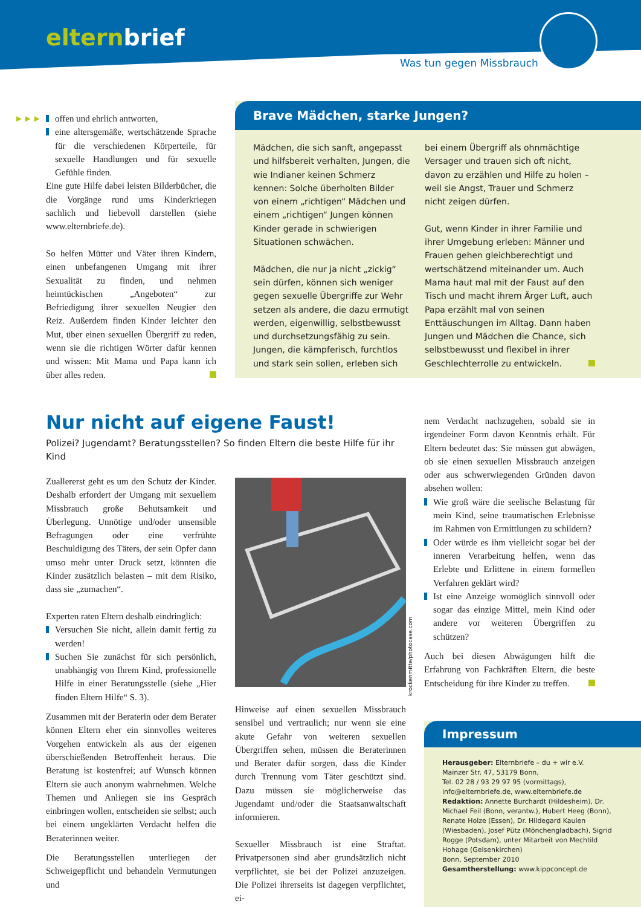elternbrief
Was tun gegen Missbrauch
►►►
offen und ehrlich antworten,
eine altersgemäße, wertschätzende Sprache für die verschiedenen Körperteile, für sexuelle Handlungen und für sexuelle Gefühle finden.
Eine gute Hilfe dabei leisten Bilderbücher, die die Vorgänge rund ums Kinderkriegen sachlich und liebevoll darstellen (siehe www.elternbriefe.de).
So helfen Mütter und Väter ihren Kindern, einen unbefangenen Umgang mit ihrer Sexualität zu finden, und nehmen heimtückischen „Angeboten“ zur Befriedigung ihrer sexuellen Neugier den Reiz. Außerdem finden Kinder leichter den Mut, über einen sexuellen Übergriff zu reden, wenn sie die richtigen Wörter dafür kennen und wissen: Mit Mama und Papa kann ich über alles reden.
Brave Mädchen, starke Jungen?
Mädchen, die sich sanft, angepasst und hilfsbereit verhalten, Jungen, die wie Indianer keinen Schmerz kennen: Solche überholten Bilder von einem „richtigen“ Mädchen und einem „richtigen“ Jungen können Kinder gerade in schwierigen Situationen schwächen.
Mädchen, die nur ja nicht „zickig“ sein dürfen, können sich weniger gegen sexuelle Übergriffe zur Wehr setzen als andere, die dazu ermutigt werden, eigenwillig, selbstbewusst und durchsetzungsfähig zu sein. Jungen, die kämpferisch, furchtlos und stark sein sollen, erleben sich
bei einem Übergriff als ohnmächtige Versager und trauen sich oft nicht, davon zu erzählen und Hilfe zu holen – weil sie Angst, Trauer und Schmerz nicht zeigen dürfen.
Gut, wenn Kinder in ihrer Familie und ihrer Umgebung erleben: Männer und Frauen gehen gleichberechtigt und wertschätzend miteinander um. Auch Mama haut mal mit der Faust auf den Tisch und macht ihrem Ärger Luft, auch Papa erzählt mal von seinen Enttäuschungen im Alltag. Dann haben Jungen und Mädchen die Chance, sich selbstbewusst und flexibel in ihrer Geschlechterrolle zu entwickeln.
Nur nicht auf eigene Faust!
Polizei? Jugendamt? Beratungsstellen? So finden Eltern die beste Hilfe für ihr Kind
Zuallererst geht es um den Schutz der Kinder. Deshalb erfordert der Umgang mit sexuellem Missbrauch große Behutsamkeit und Überlegung. Unnötige und/oder unsensible Befragungen oder eine verfrühte Beschuldigung des Täters, der sein Opfer dann umso mehr unter Druck setzt, könnten die Kinder zusätzlich belasten – mit dem Risiko, dass sie „zumachen“.
Experten raten Eltern deshalb eindringlich:
Versuchen Sie nicht, allein damit fertig zu werden!
Suchen Sie zunächst für sich persönlich, unabhängig von Ihrem Kind, professionelle Hilfe in einer Beratungsstelle (siehe „Hier finden Eltern Hilfe“ S. 3).
Zusammen mit der Beraterin oder dem Berater können Eltern eher ein sinnvolles weiteres Vorgehen entwickeln als aus der eigenen überschießenden Betroffenheit heraus. Die Beratung ist kostenfrei; auf Wunsch können Eltern sie auch anonym wahrnehmen. Welche Themen und Anliegen sie ins Gespräch einbringen wollen, entscheiden sie selbst; auch bei einem ungeklärten Verdacht helfen die Beraterinnen weiter.
Die Beratungsstellen unterliegen der Schweigepflicht und behandeln Vermutungen und
krockenmitte/photocase.com
Hinweise auf einen sexuellen Missbrauch sensibel und vertraulich; nur wenn sie eine akute Gefahr von weiteren sexuellen Übergriffen sehen, müssen die Beraterinnen und Berater dafür sorgen, dass die Kinder durch Trennung vom Täter geschützt sind. Dazu müssen sie möglicherweise das Jugendamt und/oder die Staatsanwaltschaft informieren.
Sexueller Missbrauch ist eine Straftat. Privatpersonen sind aber grundsätzlich nicht verpflichtet, sie bei der Polizei anzuzeigen. Die Polizei ihrerseits ist dagegen verpflichtet, ei-
nem Verdacht nachzugehen, sobald sie in irgendeiner Form davon Kenntnis erhält. Für Eltern bedeutet das: Sie müssen gut abwägen, ob sie einen sexuellen Missbrauch anzeigen oder aus schwerwiegenden Gründen davon absehen wollen:
Wie groß wäre die seelische Belastung für mein Kind, seine traumatischen Erlebnisse im Rahmen von Ermittlungen zu schildern?
Oder würde es ihm vielleicht sogar bei der inneren Verarbeitung helfen, wenn das Erlebte und Erlittene in einem formellen Verfahren geklärt wird?
Ist eine Anzeige womöglich sinnvoll oder sogar das einzige Mittel, mein Kind oder andere vor weiteren Übergriffen zu schützen?
Auch bei diesen Abwägungen hilft die Erfahrung von Fachkräften Eltern, die beste Entscheidung für ihre Kinder zu treffen.
Impressum
Herausgeber: Elternbriefe – du + wir e.V.
Mainzer Str. 47, 53179 Bonn,
Tel. 02 28 / 93 29 97 95 (vormittags),
info@elternbriefe.de, www.elternbriefe.de
Redaktion: Annette Burchardt (Hildesheim), Dr. Michael Feil (Bonn, verantw.), Hubert Heeg (Bonn), Renate Holze (Essen), Dr. Hildegard Kaulen (Wiesbaden), Josef Pütz (Mönchengladbach), Sigrid Rogge (Potsdam), unter Mitarbeit von Mechtild Hohage (Gelsenkirchen)
Bonn, September 2010
Gesamtherstellung: www.kippconcept.de